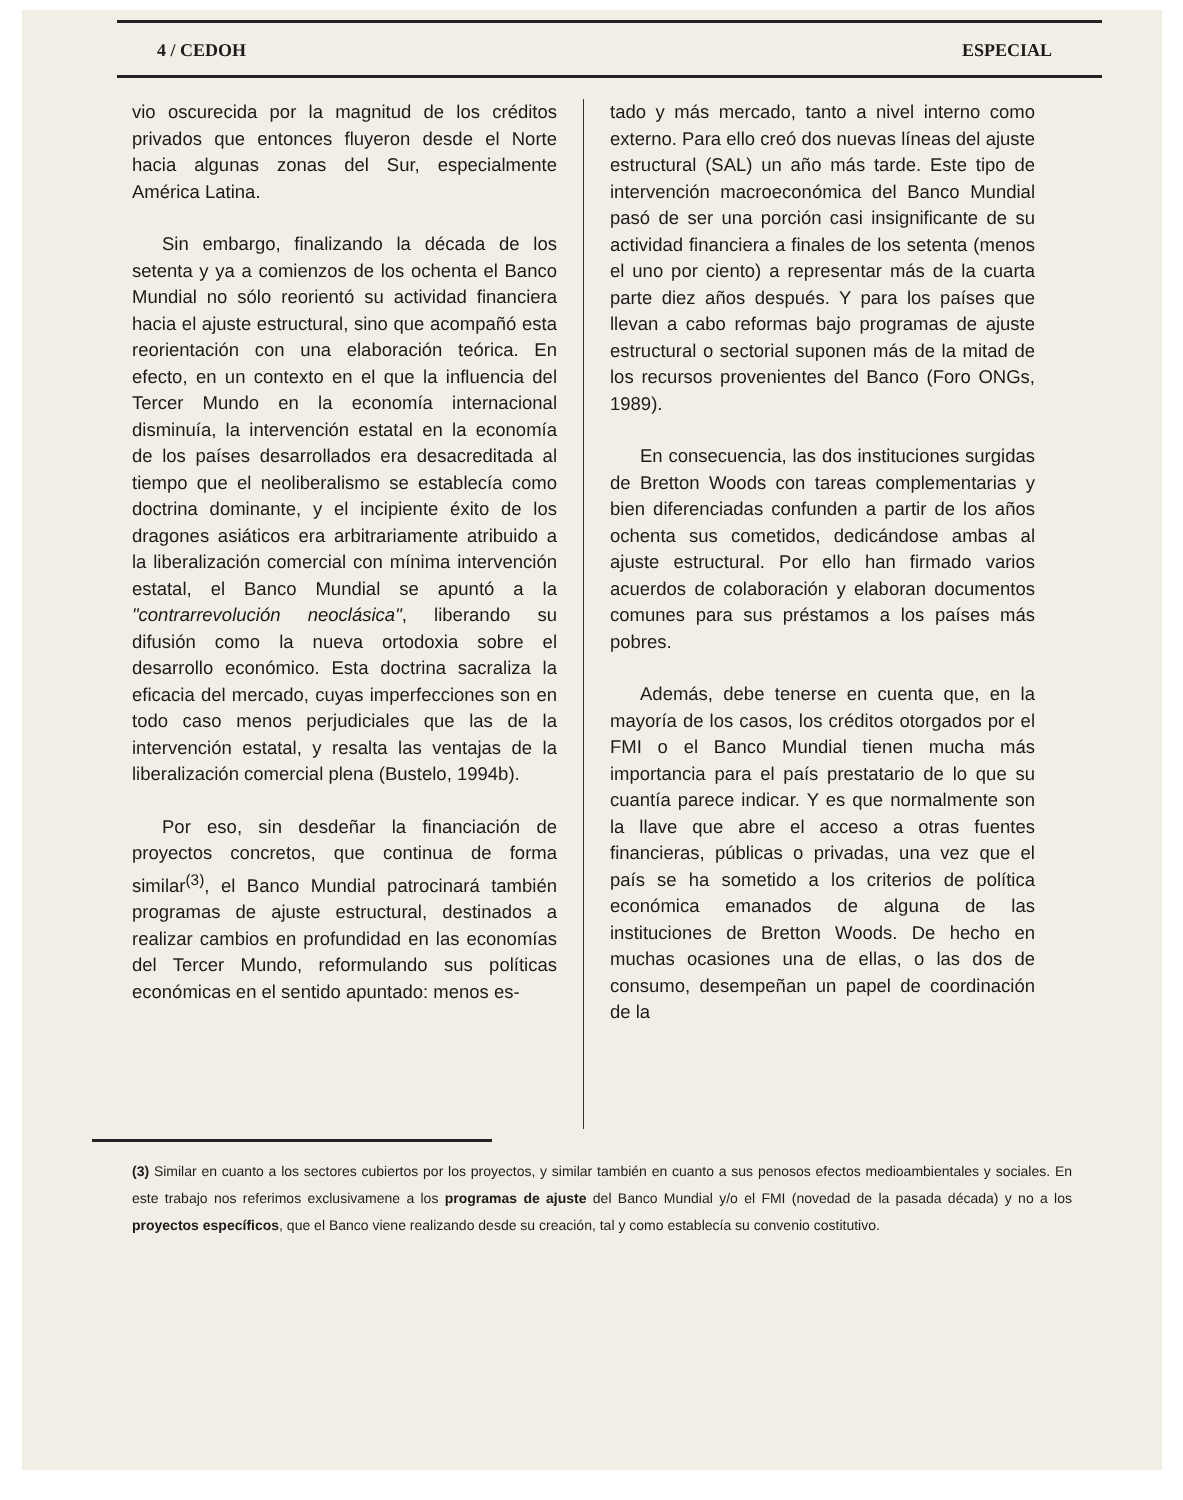4 / CEDOH ESPECIAL
vio oscurecida por la magnitud de los créditos privados que entonces fluyeron desde el Norte hacia algunas zonas del Sur, especialmente América Latina.
Sin embargo, finalizando la década de los setenta y ya a comienzos de los ochenta el Banco Mundial no sólo reorientó su actividad financiera hacia el ajuste estructural, sino que acompañó esta reorientación con una elaboración teórica. En efecto, en un contexto en el que la influencia del Tercer Mundo en la economía internacional disminuía, la intervención estatal en la economía de los países desarrollados era desacreditada al tiempo que el neoliberalismo se establecía como doctrina dominante, y el incipiente éxito de los dragones asiáticos era arbitrariamente atribuido a la liberalización comercial con mínima intervención estatal, el Banco Mundial se apuntó a la "contrarrevolución neoclásica", liberando su difusión como la nueva ortodoxia sobre el desarrollo económico. Esta doctrina sacraliza la eficacia del mercado, cuyas imperfecciones son en todo caso menos perjudiciales que las de la intervención estatal, y resalta las ventajas de la liberalización comercial plena (Bustelo, 1994b).
Por eso, sin desdeñar la financiación de proyectos concretos, que continua de forma similar<sup>(3)</sup>, el Banco Mundial patrocinará también programas de ajuste estructural, destinados a realizar cambios en profundidad en las economías del Tercer Mundo, reformulando sus políticas económicas en el sentido apuntado: menos es-
tado y más mercado, tanto a nivel interno como externo. Para ello creó dos nuevas líneas del ajuste estructural (SAL) un año más tarde. Este tipo de intervención macroeconómica del Banco Mundial pasó de ser una porción casi insignificante de su actividad financiera a finales de los setenta (menos el uno por ciento) a representar más de la cuarta parte diez años después. Y para los países que llevan a cabo reformas bajo programas de ajuste estructural o sectorial suponen más de la mitad de los recursos provenientes del Banco (Foro ONGs, 1989).
En consecuencia, las dos instituciones surgidas de Bretton Woods con tareas complementarias y bien diferenciadas confunden a partir de los años ochenta sus cometidos, dedicándose ambas al ajuste estructural. Por ello han firmado varios acuerdos de colaboración y elaboran documentos comunes para sus préstamos a los países más pobres.
Además, debe tenerse en cuenta que, en la mayoría de los casos, los créditos otorgados por el FMI o el Banco Mundial tienen mucha más importancia para el país prestatario de lo que su cuantía parece indicar. Y es que normalmente son la llave que abre el acceso a otras fuentes financieras, públicas o privadas, una vez que el país se ha sometido a los criterios de política económica emanados de alguna de las instituciones de Bretton Woods. De hecho en muchas ocasiones una de ellas, o las dos de consumo, desempeñan un papel de coordinación de la
(3) Similar en cuanto a los sectores cubiertos por los proyectos, y similar también en cuanto a sus penosos efectos medioambientales y sociales. En este trabajo nos referimos exclusivamene a los programas de ajuste del Banco Mundial y/o el FMI (novedad de la pasada década) y no a los proyectos específicos, que el Banco viene realizando desde su creación, tal y como establecía su convenio costitutivo.